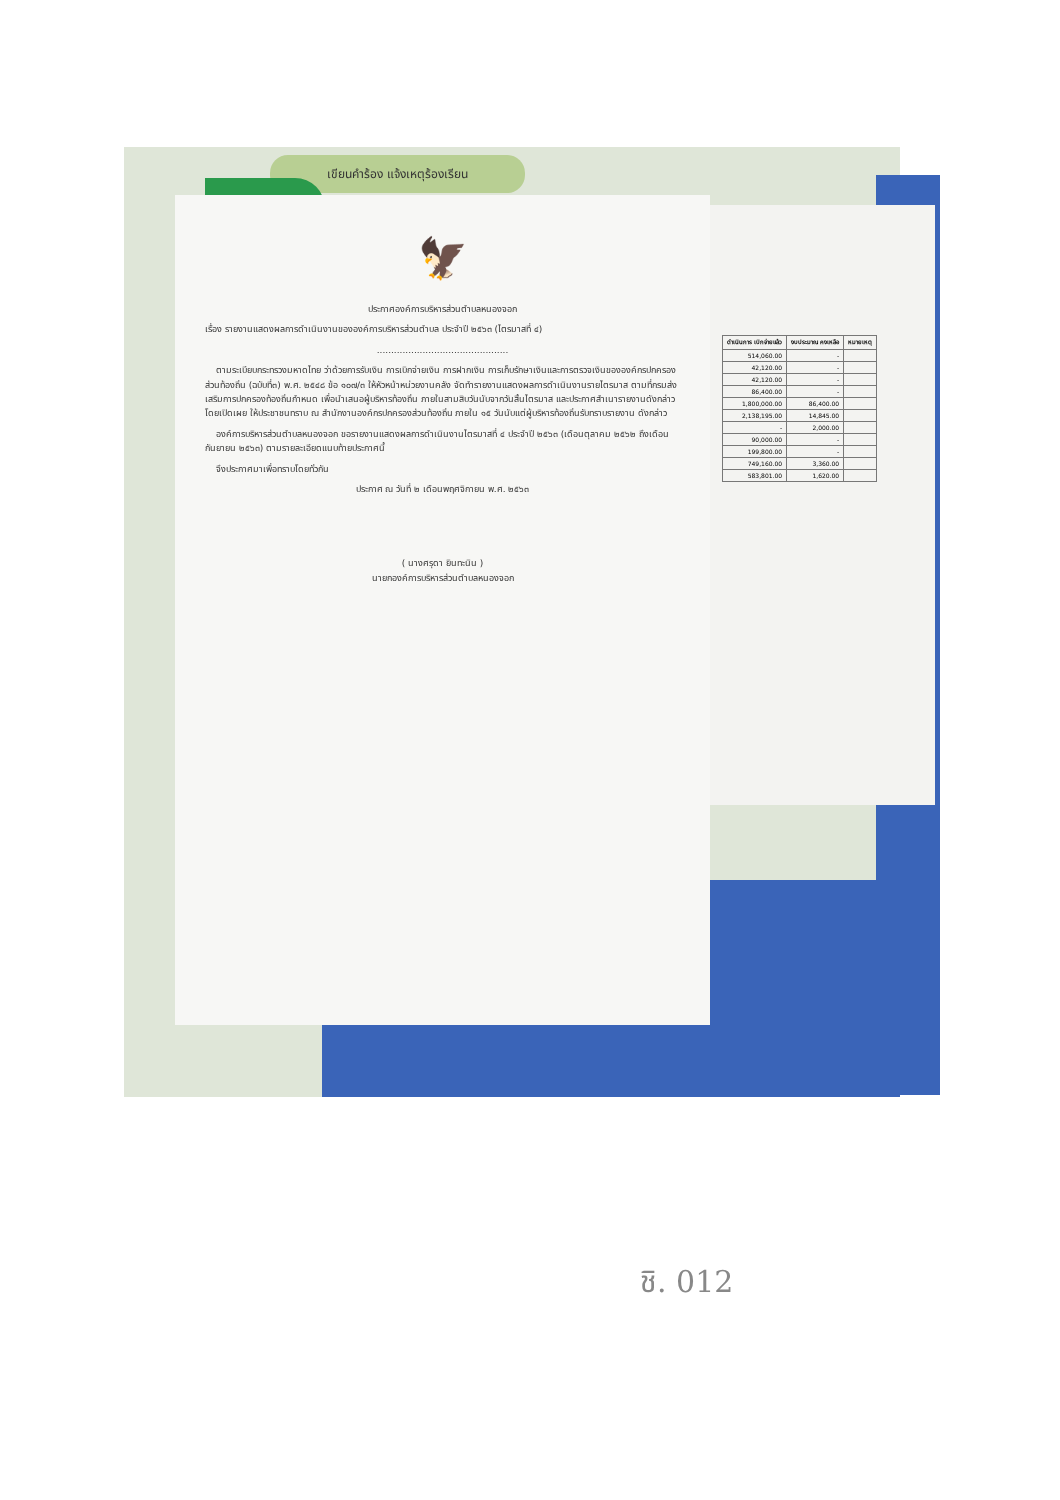เขียนคำร้อง แจ้งเหตุร้องเรียน
| ดำเนินการ เบิกจ่ายแล้ว | งบประมาณ คงเหลือ | หมายเหตุ |
| --- | --- | --- |
| 514,060.00 | - | |
| 42,120.00 | - | |
| 42,120.00 | - | |
| 86,400.00 | - | |
| 1,800,000.00 | 86,400.00 | |
| 2,138,195.00 | 14,845.00 | |
| - | 2,000.00 | |
| 90,000.00 | - | |
| 199,800.00 | - | |
| 749,160.00 | 3,360.00 | |
| 583,801.00 | 1,620.00 | |
🦅
ประกาศองค์การบริหารส่วนตำบลหนองจอก
เรื่อง รายงานแสดงผลการดำเนินงานขององค์การบริหารส่วนตำบล ประจำปี ๒๕๖๓ (ไตรมาสที่ ๔)
..............................................
ตามระเบียบกระทรวงมหาดไทย ว่าด้วยการรับเงิน การเบิกจ่ายเงิน การฝากเงิน การเก็บรักษาเงินและการตรวจเงินขององค์กรปกครองส่วนท้องถิ่น (ฉบับที่๓) พ.ศ. ๒๕๔๘ ข้อ ๑๐๗/๓ ให้หัวหน้าหน่วยงานคลัง จัดทำรายงานแสดงผลการดำเนินงานรายไตรมาส ตามที่กรมส่งเสริมการปกครองท้องถิ่นกำหนด เพื่อนำเสนอผู้บริหารท้องถิ่น ภายในสามสิบวันนับจากวันสิ้นไตรมาส และประกาศสำเนารายงานดังกล่าวโดยเปิดเผย ให้ประชาชนทราบ ณ สำนักงานองค์กรปกครองส่วนท้องถิ่น ภายใน ๑๕ วันนับแต่ผู้บริหารท้องถิ่นรับทราบรายงาน ดังกล่าว
องค์การบริหารส่วนตำบลหนองจอก ขอรายงานแสดงผลการดำเนินงานไตรมาสที่ ๔ ประจำปี ๒๕๖๓ (เดือนตุลาคม ๒๕๖๒ ถึงเดือนกันยายน ๒๕๖๓) ตามรายละเอียดแนบท้ายประกาศนี้
จึงประกาศมาเพื่อทราบโดยทั่วกัน
ประกาศ ณ วันที่ ๒ เดือนพฤศจิกายน พ.ศ. ๒๕๖๓
( นางศรุดา ยินทะนิน )
นายกองค์การบริหารส่วนตำบลหนองจอก
ชิ. 012